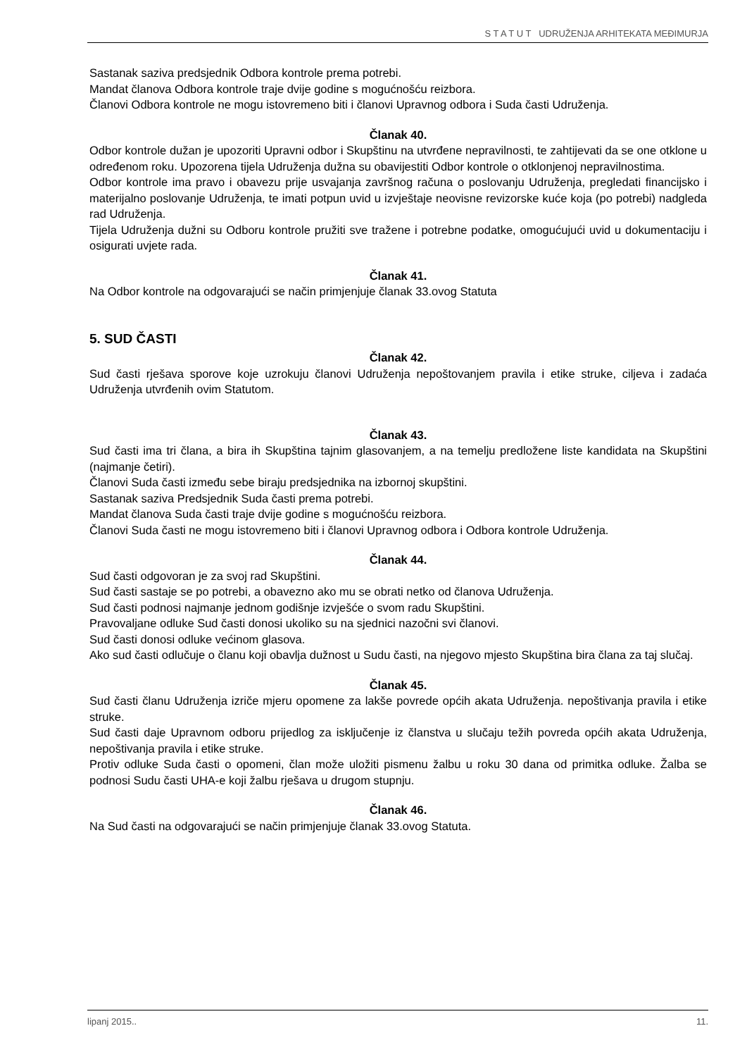S T A T U T UDRUŽENJA ARHITEKATA MEĐIMURJA
Sastanak saziva predsjednik Odbora kontrole prema potrebi.
Mandat članova Odbora kontrole traje dvije godine s mogućnošću reizbora.
Članovi Odbora kontrole ne mogu istovremeno biti i članovi Upravnog odbora i Suda časti Udruženja.
Članak 40.
Odbor kontrole dužan je upozoriti Upravni odbor i Skupštinu na utvrđene nepravilnosti, te zahtijevati da se one otklone u određenom roku. Upozorena tijela Udruženja dužna su obavijestiti Odbor kontrole o otklonjenoj nepravilnostima.
Odbor kontrole ima pravo i obavezu prije usvajanja završnog računa o poslovanju Udruženja, pregledati financijsko i materijalno poslovanje Udruženja, te imati potpun uvid u izvještaje neovisne revizorske kuće koja (po potrebi) nadgleda rad Udruženja.
Tijela Udruženja dužni su Odboru kontrole pružiti sve tražene i potrebne podatke, omogućujući uvid u dokumentaciju i osigurati uvjete rada.
Članak 41.
Na Odbor kontrole na odgovarajući se način primjenjuje članak 33.ovog Statuta
5. SUD ČASTI
Članak 42.
Sud časti rješava sporove koje uzrokuju članovi Udruženja nepoštovanjem pravila i etike struke, ciljeva i zadaća Udruženja utvrđenih ovim Statutom.
Članak 43.
Sud časti ima tri člana, a bira ih Skupština tajnim glasovanjem, a na temelju predložene liste kandidata na Skupštini (najmanje četiri).
Članovi Suda časti između sebe biraju predsjednika na izbornoj skupštini.
Sastanak saziva Predsjednik Suda časti prema potrebi.
Mandat članova Suda časti traje dvije godine s mogućnošću reizbora.
Članovi Suda časti ne mogu istovremeno biti i članovi Upravnog odbora i Odbora kontrole Udruženja.
Članak 44.
Sud časti odgovoran je za svoj rad Skupštini.
Sud časti sastaje se po potrebi, a obavezno ako mu se obrati netko od članova Udruženja.
Sud časti podnosi najmanje jednom godišnje izvješće o svom radu Skupštini.
Pravovaljane odluke Sud časti donosi ukoliko su na sjednici nazočni svi članovi.
Sud časti donosi odluke većinom glasova.
Ako sud časti odlučuje o članu koji obavlja dužnost u Sudu časti, na njegovo mjesto Skupština bira člana za taj slučaj.
Članak 45.
Sud časti članu Udruženja izriče mjeru opomene za lakše povrede općih akata Udruženja. nepoštivanja pravila i etike struke.
Sud časti daje Upravnom odboru prijedlog za isključenje iz članstva u slučaju težih povreda općih akata Udruženja, nepoštivanja pravila i etike struke.
Protiv odluke Suda časti o opomeni, član može uložiti pismenu žalbu u roku 30 dana od primitka odluke. Žalba se podnosi Sudu časti UHA-e koji žalbu rješava u drugom stupnju.
Članak 46.
Na Sud časti na odgovarajući se način primjenjuje članak 33.ovog Statuta.
lipanj 2015.. 11.